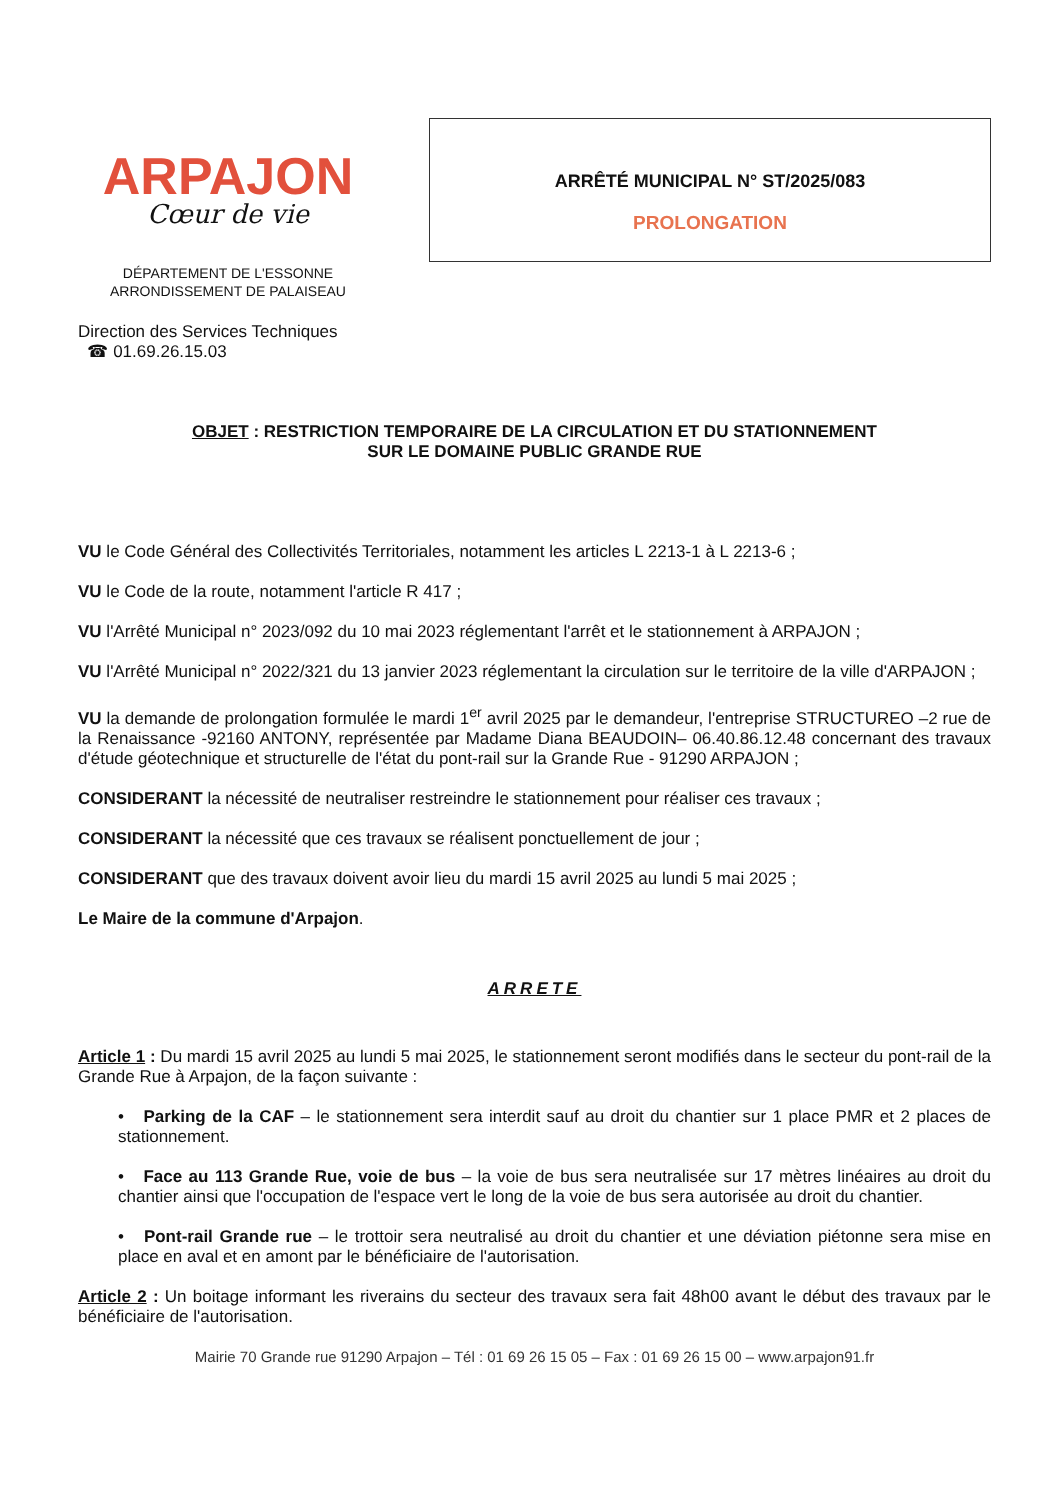ARPAJON
Cœur de vie
DÉPARTEMENT DE L'ESSONNE
ARRONDISSEMENT DE PALAISEAU
Direction des Services Techniques
☎ 01.69.26.15.03
ARRÊTÉ MUNICIPAL N° ST/2025/083
PROLONGATION
OBJET : RESTRICTION TEMPORAIRE DE LA CIRCULATION ET DU STATIONNEMENT
SUR LE DOMAINE PUBLIC GRANDE RUE
VU le Code Général des Collectivités Territoriales, notamment les articles L 2213-1 à L 2213-6 ;
VU le Code de la route, notamment l'article R 417 ;
VU l'Arrêté Municipal n° 2023/092 du 10 mai 2023 réglementant l'arrêt et le stationnement à ARPAJON ;
VU l'Arrêté Municipal n° 2022/321 du 13 janvier 2023 réglementant la circulation sur le territoire de la ville d'ARPAJON ;
VU la demande de prolongation formulée le mardi 1<sup>er</sup> avril 2025 par le demandeur, l'entreprise STRUCTUREO –2 rue de la Renaissance -92160 ANTONY, représentée par Madame Diana BEAUDOIN– 06.40.86.12.48 concernant des travaux d'étude géotechnique et structurelle de l'état du pont-rail sur la Grande Rue - 91290 ARPAJON ;
CONSIDERANT la nécessité de neutraliser restreindre le stationnement pour réaliser ces travaux ;
CONSIDERANT la nécessité que ces travaux se réalisent ponctuellement de jour ;
CONSIDERANT que des travaux doivent avoir lieu du mardi 15 avril 2025 au lundi 5 mai 2025 ;
Le Maire de la commune d'Arpajon.
ARRETE
Article 1 : Du mardi 15 avril 2025 au lundi 5 mai 2025, le stationnement seront modifiés dans le secteur du pont-rail de la Grande Rue à Arpajon, de la façon suivante :
• Parking de la CAF – le stationnement sera interdit sauf au droit du chantier sur 1 place PMR et 2 places de stationnement.
• Face au 113 Grande Rue, voie de bus – la voie de bus sera neutralisée sur 17 mètres linéaires au droit du chantier ainsi que l'occupation de l'espace vert le long de la voie de bus sera autorisée au droit du chantier.
• Pont-rail Grande rue – le trottoir sera neutralisé au droit du chantier et une déviation piétonne sera mise en place en aval et en amont par le bénéficiaire de l'autorisation.
Article 2 : Un boitage informant les riverains du secteur des travaux sera fait 48h00 avant le début des travaux par le bénéficiaire de l'autorisation.
Mairie 70 Grande rue 91290 Arpajon – Tél : 01 69 26 15 05 – Fax : 01 69 26 15 00 – www.arpajon91.fr